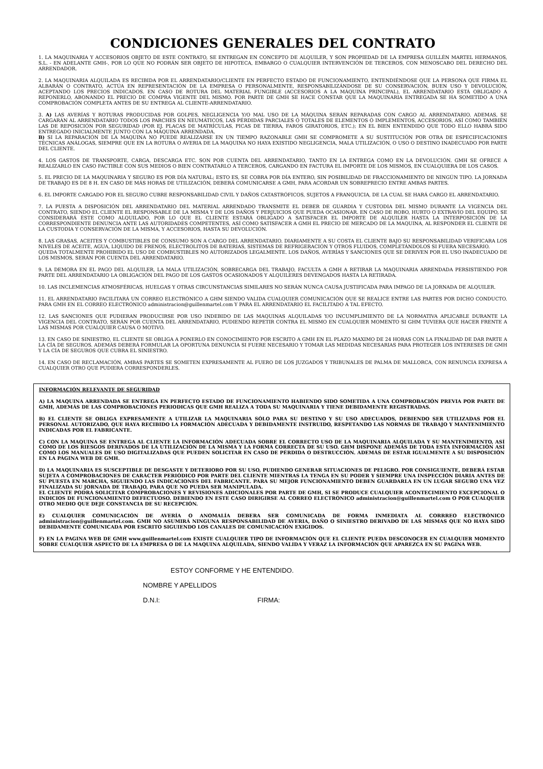CONDICIONES GENERALES DEL CONTRATO
1. LA MAQUINARIA Y ACCESORIOS OBJETO DE ESTE CONTRATO, SE ENTREGAN EN CONCEPTO DE ALQUILER, Y SON PROPIEDAD DE LA EMPRESA GUILLÉN MARTEL HERMANOS, S.L. - EN ADELANTE GMH-, POR LO QUE NO PODRÁN SER OBJETO DE HIPOTECA, EMBARGO O CUALQUIER INTERVENCIÓN DE TERCEROS, CON MENOSCABO DEL DERECHO DEL ARRENDADOR.
2. LA MAQUINARIA ALQUILADA ES RECIBIDA POR EL ARRENDATARIO/CLIENTE EN PERFECTO ESTADO DE FUNCIONAMIENTO, ENTENDIÉNDOSE QUE LA PERSONA QUE FIRMA EL ALBARÁN O CONTRATO, ACTÚA EN REPRESENTACIÓN DE LA EMPRESA O PERSONALMENTE, RESPONSABILIZÁNDOSE DE SU CONSERVACIÓN, BUEN USO Y DEVOLUCIÓN, ACEPTANDO LOS PRECIOS INDICADOS. EN CASO DE ROTURA DEL MATERIAL FUNGIBLE (ACCESORIOS A LA MÁQUINA PRINCIPAL), EL ARRENDATARIO ESTÁ OBLIGADO A REPONERLO, ABONANDO EL PRECIO DE COMPRA VIGENTE DEL MISMO. POR PARTE DE GMH SE HACE CONSTAR QUE LA MAQUINARIA ENTREGADA SE HA SOMETIDO A UNA COMPROBACIÓN COMPLETA ANTES DE SU ENTREGA AL CLIENTE-ARRENDATARIO.
3. A) LAS AVERÍAS Y ROTURAS PRODUCIDAS POR GOLPES, NEGLIGENCIA Y/O MAL USO DE LA MÁQUINA SERÁN REPARADAS CON CARGO AL ARRENDATARIO. ADEMAS, SE CARGARÁN AL ARRENDATARIO TODOS LOS PARCHES EN NEUMÁTICOS, LAS PÉRDIDAS PARCIALES Ó TOTALES DE ELEMENTOS Ó IMPLEMENTOS, ACCESORIOS, ASÍ COMO TAMBIÉN LAS DE REPOSICIÓN POR SEGURIDAD (POR EJ. PLACAS DE MATRÍCULAS, PICAS DE TIERRA, FAROS GIRATORIOS, ETC.); EN EL BIEN ENTENDIDO QUE TODO ELLO HABRÁ SIDO ENTREGADO INICIALMENTE JUNTO CON LA MÁQUINA ARRENDADA.
B) SI LA REPARACIÓN DE LA MAQUINA NO PUEDE REALIZARSE EN UN TIEMPO RAZONABLE GMH SE COMPROMETE A SU SUSTITUCIÓN POR OTRA DE ESPECIFICACIONES TÉCNICAS ANÁLOGAS, SIEMPRE QUE EN LA ROTURA O AVERIA DE LA MAQUINA NO HAYA EXISTIDO NEGLIGENCIA, MALA UTILIZACIÓN, O USO O DESTINO INADECUADO POR PARTE DEL CLIENTE.
4. LOS GASTOS DE TRANSPORTE, CARGA, DESCARGA ETC. SON POR CUENTA DEL ARRENDATARIO, TANTO EN LA ENTREGA COMO EN LA DEVOLUCIÓN. GMH SE OFRECE A REALIZARLO EN CASO FACTIBLE CON SUS MEDIOS O BIEN CONTRATARLO A TERCEROS, CARGANDO EN FACTURA EL IMPORTE DE LOS MISMOS, EN CUALQUIERA DE LOS CASOS.
5. EL PRECIO DE LA MAQUINARIA Y SEGURO ES POR DÍA NATURAL; ESTO ES, SE COBRA POR DÍA ENTERO, SIN POSIBILIDAD DE FRACCIONAMIENTO DE NINGÚN TIPO. LA JORNADA DE TRABAJO ES DE 8 H. EN CASO DE MÁS HORAS DE UTILIZACIÓN, DEBERÁ COMUNICARSE A GMH, PARA ACORDAR UN SOBREPRECIO ENTRE AMBAS PARTES.
6. EL IMPORTE CARGADO POR EL SEGURO CUBRE RESPONSABILIDAD CIVIL Y DAÑOS CATASTRÓFICOS, SUJETOS A FRANQUICIA, DE LA CUAL SE HARÁ CARGO EL ARRENDATARIO.
7. LA PUESTA A DISPOSICIÓN DEL ARRENDATARIO DEL MATERIAL ARRENDADO TRANSMITE EL DEBER DE GUARDIA Y CUSTODIA DEL MISMO DURANTE LA VIGENCIA DEL CONTRATO, SIENDO EL CLIENTE EL RESPONSABLE DE LA MISMA Y DE LOS DAÑOS Y PERJUICIOS QUE PUEDA OCASIONAR. EN CASO DE ROBO, HURTO O EXTRAVÍO DEL EQUIPO, SE CONSIDERARÁ ÉSTE COMO ALQUILADO, POR LO QUE EL CLIENTE ESTARÁ OBLIGADO A SATISFACER EL IMPORTE DE ALQUILER HASTA LA INTERPOSICIÓN DE LA CORRESPONDIENTE DENUNCIA ANTE LAS AUTORIDADES COMPETENTES, ASÍ COMO SATISFACER A GMH EL PRECIO DE MERCADO DE LA MAQUINA, AL RESPONDER EL CLIENTE DE LA CUSTODIA Y CONSERVACIÓN DE LA MISMA, Y ACCESORIOS, HASTA SU DEVOLUCIÓN.
8. LAS GRASAS, ACEITES Y COMBUSTIBLES DE CONSUMO SON A CARGO DEL ARRENDATARIO. DIARIAMENTE A SU COSTA EL CLIENTE BAJO SU RESPONSABILIDAD VERIFICARA LOS NIVELES DE ACEITE, AGUA, LIQUIDO DE FRENOS, ELECTROLITOS DE BATERIAS, SISTEMAS DE REFRIGERACIÓN Y OTROS FLUIDOS, COMPLETÁNDOLOS SI FUERA NECESARIO.
QUEDA TOTALMENTE PROHIBIDO EL USO DE COMBUSTIBLES NO AUTORIZADOS LEGALMENTE. LOS DAÑOS, AVERÍAS Y SANCIONES QUE SE DERIVEN POR EL USO INADECUADO DE LOS MISMOS, SERÁN POR CUENTA DEL ARRENDATARIO.
9. LA DEMORA EN EL PAGO DEL ALQUILER, LA MALA UTILIZACIÓN, SOBRECARGA DEL TRABAJO, FACULTA A GMH A RETIRAR LA MAQUINARIA ARRENDADA PERSISTIENDO POR PARTE DEL ARRENDATARIO LA OBLIGACIÓN DEL PAGO DE LOS GASTOS OCASIONADOS Y ALQUILERES DEVENGADOS HASTA LA RETIRADA.
10. LAS INCLEMENCIAS ATMOSFÉRICAS, HUELGAS Y OTRAS CIRCUNSTANCIAS SIMILARES NO SERÁN NUNCA CAUSA JUSTIFICADA PARA IMPAGO DE LA JORNADA DE ALQUILER.
11. EL ARRENDATARIO FACILITARÁ UN CORREO ELECTRÓNICO A GHM SIENDO VALIDA CUALQUIER COMUNICACIÓN QUE SE REALICE ENTRE LAS PARTES POR DICHO CONDUCTO. PARA GMH EN EL CORREO ELECTRÓNICO administracion@guillenmartel.com Y PARA EL ARRENDATARIO EL FACILITADO A TAL EFECTO.
12. LAS SANCIONES QUE PUDIERAN PRODUCIRSE POR USO INDEBIDO DE LAS MAQUINAS ALQUILADAS Y/O INCUMPLIMIENTO DE LA NORMATIVA APLICABLE DURANTE LA VIGENCIA DEL CONTRATO, SERÁN POR CUENTA DEL ARRENDATARIO, PUDIENDO REPETIR CONTRA EL MISMO EN CUALQUIER MOMENTO SI GHM TUVIERA QUE HACER FRENTE A LAS MISMAS POR CUALQUIER CAUSA O MOTIVO.
13. EN CASO DE SINIESTRO, EL CLIENTE SE OBLIGA A PONERLO EN CONOCIMIENTO POR ESCRITO A GMH EN EL PLAZO MAXIMO DE 24 HORAS CON LA FINALIDAD DE DAR PARTE A LA CÍA DE SEGUROS. ADEMÁS DEBERÁ FORMULAR LA OPORTUNA DENUNCIA SI FUERE NECESARIO Y TOMAR LAS MEDIDAS NECESARIAS PARA PROTEGER LOS INTERESES DE GMH Y LA CÍA DE SEGUROS QUE CUBRA EL SINIESTRO.
14. EN CASO DE RECLAMACIÓN, AMBAS PARTES SE SOMETEN EXPRESAMENTE AL FUERO DE LOS JUZGADOS Y TRIBUNALES DE PALMA DE MALLORCA, CON RENUNCIA EXPRESA A CUALQUIER OTRO QUE PUDIERA CORRESPONDERLES.
INFORMACIÓN RELEVANTE DE SEGURIDAD
A) LA MAQUINA ARRENDADA SE ENTREGA EN PERFECTO ESTADO DE FUNCIONAMIENTO HABIENDO SIDO SOMETIDA A UNA COMPROBACIÓN PREVIA POR PARTE DE GMH, ADEMÁS DE LAS COMPROBACIONES PERIODICAS QUE GMH REALIZA A TODA SU MAQUINARIA Y TIENE DEBIDAMENTE REGISTRADAS.
B) EL CLIENTE SE OBLIGA EXPRESAMENTE A UTILIZAR LA MAQUINARIA SÓLO PARA SU DESTINO Y SU USO ADECUADOS, DEBIENDO SER UTILIZADAS POR EL PERSONAL AUTORIZADO, QUE HAYA RECIBIDO LA FORMACIÓN ADECUADA Y DEBIDAMENTE INSTRUIDO, RESPETANDO LAS NORMAS DE TRABAJO Y MANTENIMIENTO INDICADAS POR EL FABRICANTE.
C) CON LA MAQUINA SE ENTREGA AL CLIENTE LA INFORMACIÓN ADECUADA SOBRE EL CORRECTO USO DE LA MAQUINARIA ALQUILADA Y SU MANTENIMIENTO, ASÍ COMO DE LOS RIESGOS DERIVADOS DE LA UTILIZACIÓN DE LA MISMA Y LA FORMA CORRECTA DE SU USO. GHM DISPONE ADEMÁS DE TODA ESTA INFORMACIÓN ASÍ COMO LOS MANUALES DE USO DIGITALIZADAS QUE PUEDEN SOLICITAR EN CASO DE PÉRDIDA O DESTRUCCIÓN. ADEMÁS DE ESTAR IGUALMENTE A SU DISPOSICIÓN EN LA PÁGINA WEB DE GMH.
D) LA MAQUINARIA ES SUSCEPTIBLE DE DESGASTE Y DETERIORO POR SU USO, PUDIENDO GENERAR SITUACIONES DE PELIGRO. POR CONSIGUIENTE, DEBERÁ ESTAR SUJETA A COMPROBACIONES DE CARÁCTER PERIÓDICO POR PARTE DEL CLIENTE MIENTRAS LA TENGA EN SU PODER Y SIEMPRE UNA INSPECCIÓN DIARIA ANTES DE SU PUESTA EN MARCHA, SIGUIENDO LAS INDICACIONES DEL FABRICANTE. PARA SU MEJOR FUNCIONAMIENTO DEBEN GUARDARLA EN UN LUGAR SEGURO UNA VEZ FINALIZADA SU JORNADA DE TRABAJO, PARA QUE NO PUEDA SER MANIPULADA.
EL CLIENTE PODRÁ SOLICITAR COMPROBACIONES Y REVISIONES ADICIONALES POR PARTE DE GMH, SI SE PRODUCE CUALQUIER ACONTECIMIENTO EXCEPCIONAL O INDICIOS DE FUNCIONAMIENTO DEFECTUOSO. DEBIENDO EN ESTE CASO DIRIGIRSE AL CORREO ELECTRÓNICO administracion@guillenmartel.com O POR CUALQUIER OTRO MEDIO QUE DEJE CONSTANCIA DE SU RECEPCIÓN.
E) CUALQUIER COMUNICACIÓN DE AVERÍA O ANOMALÍA DEBERA SER COMUNICADA DE FORMA INMEDIATA AL CORRREO ELECTRÓNICO administracion@guillenmartel.com. GMH NO ASUMIRÁ NINGUNA RESPONSABILIDAD DE AVERIA, DAÑO O SINIESTRO DERIVADO DE LAS MISMAS QUE NO HAYA SIDO DEBIDAMENTE COMUNICADA POR ESCRITO SIGUIENDO LOS CANALES DE COMUNICACIÓN EXIGIDOS.
F) EN LA PAGINA WEB DE GMH www.guillenmartel.com EXISTE CUALQUIER TIPO DE INFORMACIÓN QUE EL CLIENTE PUEDA DESCONOCER EN CUALQUIER MOMENTO SOBRE CUALQUIER ASPECTO DE LA EMPRESA O DE LA MAQUINA ALQUILADA, SIENDO VALIDA Y VERAZ LA INFORMACIÓN QUE APAREZCA EN SU PAGINA WEB.
ESTOY CONFORME Y HE ENTENDIDO.
NOMBRE Y APELLIDOS
D.N.I: FIRMA: